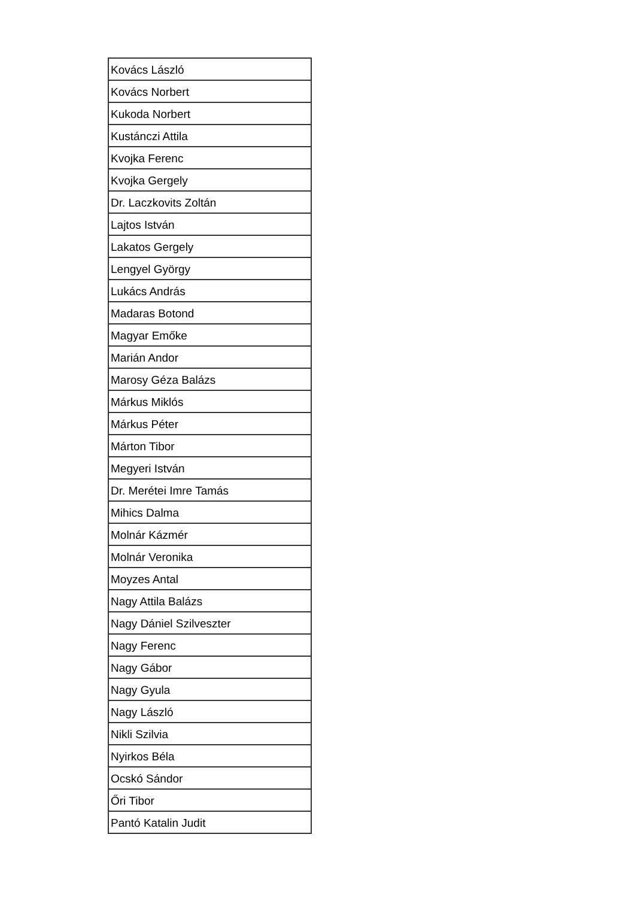| Kovács László |
| Kovács Norbert |
| Kukoda Norbert |
| Kustánczi Attila |
| Kvojka Ferenc |
| Kvojka Gergely |
| Dr. Laczkovits Zoltán |
| Lajtos István |
| Lakatos Gergely |
| Lengyel György |
| Lukács András |
| Madaras Botond |
| Magyar Emőke |
| Marián Andor |
| Marosy Géza Balázs |
| Márkus Miklós |
| Márkus Péter |
| Márton Tibor |
| Megyeri István |
| Dr. Merétei Imre Tamás |
| Mihics Dalma |
| Molnár Kázmér |
| Molnár Veronika |
| Moyzes Antal |
| Nagy Attila Balázs |
| Nagy Dániel Szilveszter |
| Nagy Ferenc |
| Nagy Gábor |
| Nagy Gyula |
| Nagy László |
| Nikli Szilvia |
| Nyirkos Béla |
| Ocskó Sándor |
| Őri Tibor |
| Pantó Katalin Judit |